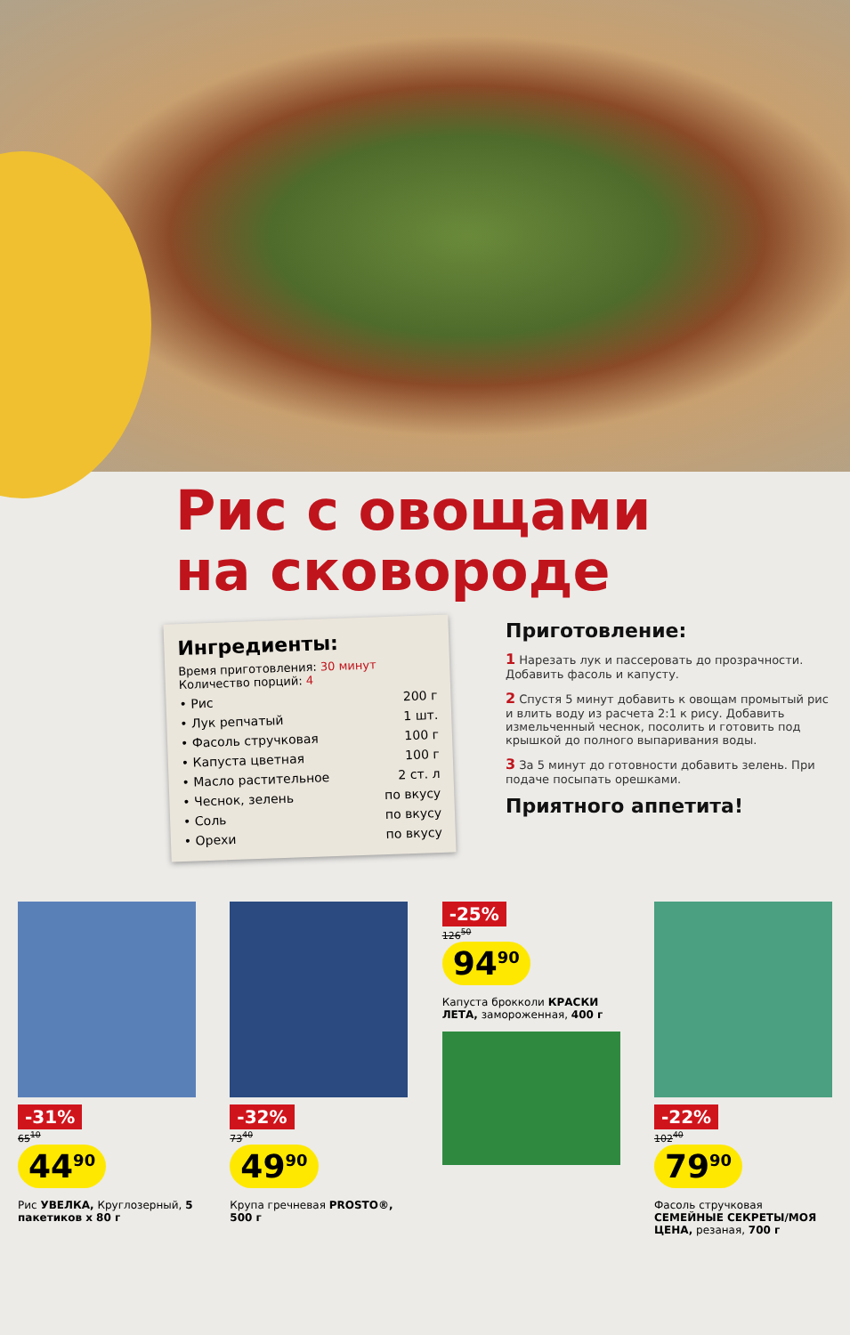Рис с овощами
на сковороде
Ингредиенты:
Время приготовления: 30 минут
Количество порций: 4
• Рис 200 г
• Лук репчатый 1 шт.
• Фасоль стручковая 100 г
• Капуста цветная 100 г
• Масло растительное 2 ст. л
• Чеснок, зелень по вкусу
• Соль по вкусу
• Орехи по вкусу
Приготовление:
1 Нарезать лук и пассеровать до прозрачности. Добавить фасоль и капусту.
2 Спустя 5 минут добавить к овощам промытый рис и влить воду из расчета 2:1 к рису. Добавить измельченный чеснок, посолить и готовить под крышкой до полного выпаривания воды.
3 За 5 минут до готовности добавить зелень. При подаче посыпать орешками.
Приятного аппетита!
-31%
65<sup>10</sup>
44<sup>90</sup>
Рис УВЕЛКА, Круглозерный, 5 пакетиков х 80 г
-32%
73<sup>40</sup>
49<sup>90</sup>
Крупа гречневая PROSTO®, 500 г
-25%
126<sup>50</sup>
94<sup>90</sup>
Капуста брокколи КРАСКИ ЛЕТА, замороженная, 400 г
-22%
102<sup>40</sup>
79<sup>90</sup>
Фасоль стручковая СЕМЕЙНЫЕ СЕКРЕТЫ/МОЯ ЦЕНА, резаная, 700 г